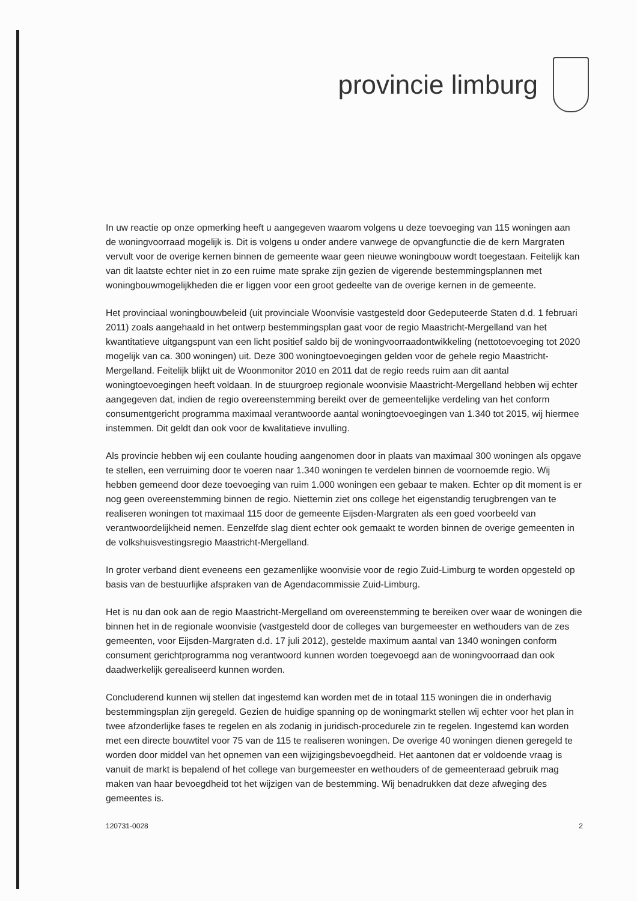provincie limburg
In uw reactie op onze opmerking heeft u aangegeven waarom volgens u deze toevoeging van 115 woningen aan de woningvoorraad mogelijk is. Dit is volgens u onder andere vanwege de opvangfunctie die de kern Margraten vervult voor de overige kernen binnen de gemeente waar geen nieuwe woningbouw wordt toegestaan. Feitelijk kan van dit laatste echter niet in zo een ruime mate sprake zijn gezien de vigerende bestemmingsplannen met woningbouwmogelijkheden die er liggen voor een groot gedeelte van de overige kernen in de gemeente.
Het provinciaal woningbouwbeleid (uit provinciale Woonvisie vastgesteld door Gedeputeerde Staten d.d. 1 februari 2011) zoals aangehaald in het ontwerp bestemmingsplan gaat voor de regio Maastricht-Mergelland van het kwantitatieve uitgangspunt van een licht positief saldo bij de woningvoorraadontwikkeling (nettotoevoeging tot 2020 mogelijk van ca. 300 woningen) uit. Deze 300 woningtoevoegingen gelden voor de gehele regio Maastricht-Mergelland. Feitelijk blijkt uit de Woonmonitor 2010 en 2011 dat de regio reeds ruim aan dit aantal woningtoevoegingen heeft voldaan. In de stuurgroep regionale woonvisie Maastricht-Mergelland hebben wij echter aangegeven dat, indien de regio overeenstemming bereikt over de gemeentelijke verdeling van het conform consumentgericht programma maximaal verantwoorde aantal woningtoevoegingen van 1.340 tot 2015, wij hiermee instemmen. Dit geldt dan ook voor de kwalitatieve invulling.
Als provincie hebben wij een coulante houding aangenomen door in plaats van maximaal 300 woningen als opgave te stellen, een verruiming door te voeren naar 1.340 woningen te verdelen binnen de voornoemde regio. Wij hebben gemeend door deze toevoeging van ruim 1.000 woningen een gebaar te maken. Echter op dit moment is er nog geen overeenstemming binnen de regio. Niettemin ziet ons college het eigenstandig terugbrengen van te realiseren woningen tot maximaal 115 door de gemeente Eijsden-Margraten als een goed voorbeeld van verantwoordelijkheid nemen. Eenzelfde slag dient echter ook gemaakt te worden binnen de overige gemeenten in de volkshuisvestingsregio Maastricht-Mergelland.
In groter verband dient eveneens een gezamenlijke woonvisie voor de regio Zuid-Limburg te worden opgesteld op basis van de bestuurlijke afspraken van de Agendacommissie Zuid-Limburg.
Het is nu dan ook aan de regio Maastricht-Mergelland om overeenstemming te bereiken over waar de woningen die binnen het in de regionale woonvisie (vastgesteld door de colleges van burgemeester en wethouders van de zes gemeenten, voor Eijsden-Margraten d.d. 17 juli 2012), gestelde maximum aantal van 1340 woningen conform consument gerichtprogramma nog verantwoord kunnen worden toegevoegd aan de woningvoorraad dan ook daadwerkelijk gerealiseerd kunnen worden.
Concluderend kunnen wij stellen dat ingestemd kan worden met de in totaal 115 woningen die in onderhavig bestemmingsplan zijn geregeld. Gezien de huidige spanning op de woningmarkt stellen wij echter voor het plan in twee afzonderlijke fases te regelen en als zodanig in juridisch-procedurele zin te regelen. Ingestemd kan worden met een directe bouwtitel voor 75 van de 115 te realiseren woningen. De overige 40 woningen dienen geregeld te worden door middel van het opnemen van een wijzigingsbevoegdheid. Het aantonen dat er voldoende vraag is vanuit de markt is bepalend of het college van burgemeester en wethouders of de gemeenteraad gebruik mag maken van haar bevoegdheid tot het wijzigen van de bestemming. Wij benadrukken dat deze afweging des gemeentes is.
120731-0028 2